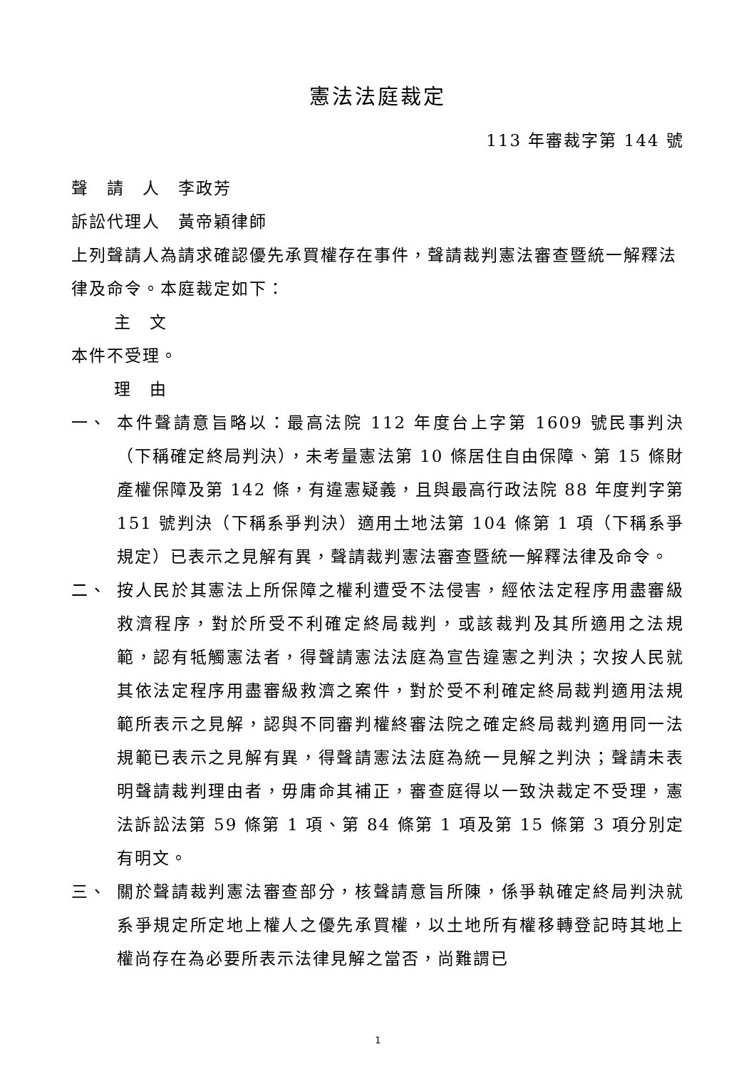憲法法庭裁定
113 年審裁字第 144 號
聲　請　人　李政芳
訴訟代理人　黃帝穎律師
上列聲請人為請求確認優先承買權存在事件，聲請裁判憲法審查暨統一解釋法律及命令。本庭裁定如下：
主　文
本件不受理。
理　由
一、 本件聲請意旨略以：最高法院 112 年度台上字第 1609 號民事判決（下稱確定終局判決），未考量憲法第 10 條居住自由保障、第 15 條財產權保障及第 142 條，有違憲疑義，且與最高行政法院 88 年度判字第 151 號判決（下稱系爭判決）適用土地法第 104 條第 1 項（下稱系爭規定）已表示之見解有異，聲請裁判憲法審查暨統一解釋法律及命令。
二、 按人民於其憲法上所保障之權利遭受不法侵害，經依法定程序用盡審級救濟程序，對於所受不利確定終局裁判，或該裁判及其所適用之法規範，認有牴觸憲法者，得聲請憲法法庭為宣告違憲之判決；次按人民就其依法定程序用盡審級救濟之案件，對於受不利確定終局裁判適用法規範所表示之見解，認與不同審判權終審法院之確定終局裁判適用同一法規範已表示之見解有異，得聲請憲法法庭為統一見解之判決；聲請未表明聲請裁判理由者，毋庸命其補正，審查庭得以一致決裁定不受理，憲法訴訟法第 59 條第 1 項、第 84 條第 1 項及第 15 條第 3 項分別定有明文。
三、 關於聲請裁判憲法審查部分，核聲請意旨所陳，係爭執確定終局判決就系爭規定所定地上權人之優先承買權，以土地所有權移轉登記時其地上權尚存在為必要所表示法律見解之當否，尚難謂已
1